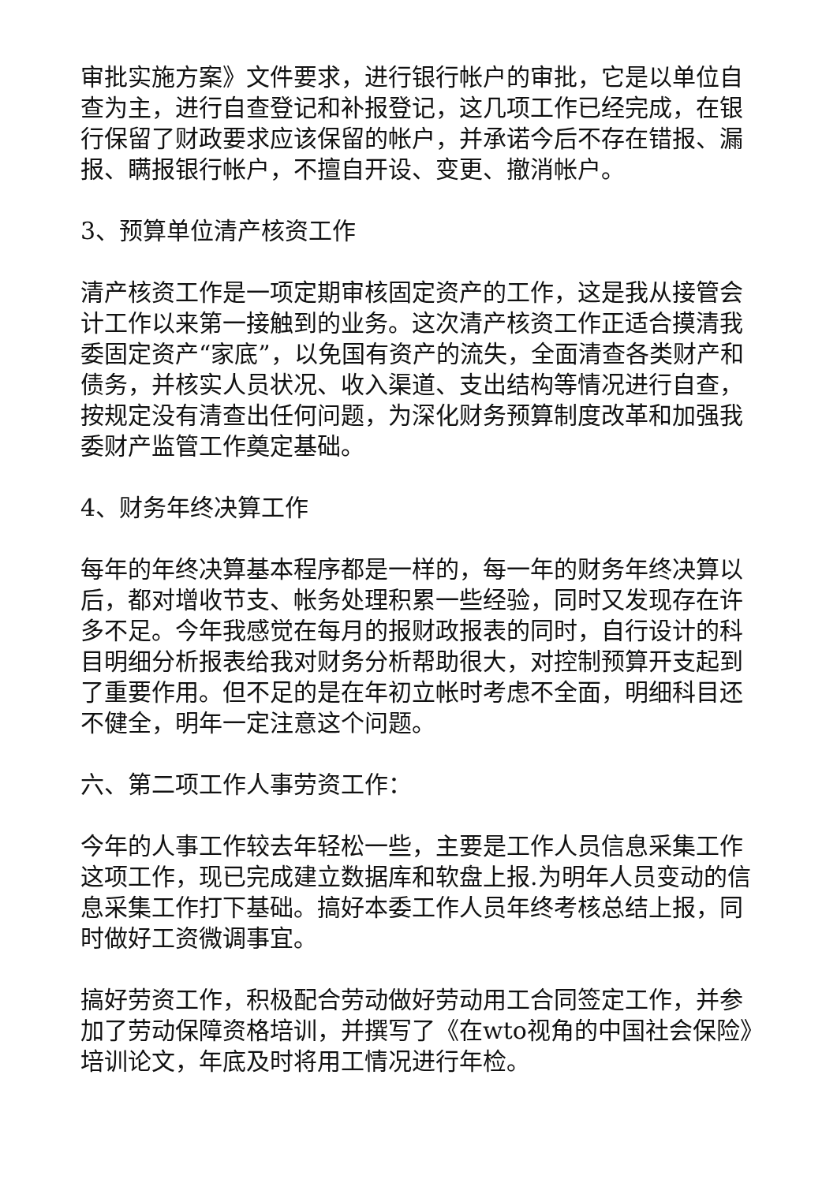审批实施方案》文件要求，进行银行帐户的审批，它是以单位自查为主，进行自查登记和补报登记，这几项工作已经完成，在银行保留了财政要求应该保留的帐户，并承诺今后不存在错报、漏报、瞒报银行帐户，不擅自开设、变更、撤消帐户。
3、预算单位清产核资工作
清产核资工作是一项定期审核固定资产的工作，这是我从接管会计工作以来第一接触到的业务。这次清产核资工作正适合摸清我委固定资产“家底”，以免国有资产的流失，全面清查各类财产和债务，并核实人员状况、收入渠道、支出结构等情况进行自查，按规定没有清查出任何问题，为深化财务预算制度改革和加强我委财产监管工作奠定基础。
4、财务年终决算工作
每年的年终决算基本程序都是一样的，每一年的财务年终决算以后，都对增收节支、帐务处理积累一些经验，同时又发现存在许多不足。今年我感觉在每月的报财政报表的同时，自行设计的科目明细分析报表给我对财务分析帮助很大，对控制预算开支起到了重要作用。但不足的是在年初立帐时考虑不全面，明细科目还不健全，明年一定注意这个问题。
六、第二项工作人事劳资工作：
今年的人事工作较去年轻松一些，主要是工作人员信息采集工作这项工作，现已完成建立数据库和软盘上报.为明年人员变动的信息采集工作打下基础。搞好本委工作人员年终考核总结上报，同时做好工资微调事宜。
搞好劳资工作，积极配合劳动做好劳动用工合同签定工作，并参加了劳动保障资格培训，并撰写了《在wto视角的中国社会保险》培训论文，年底及时将用工情况进行年检。